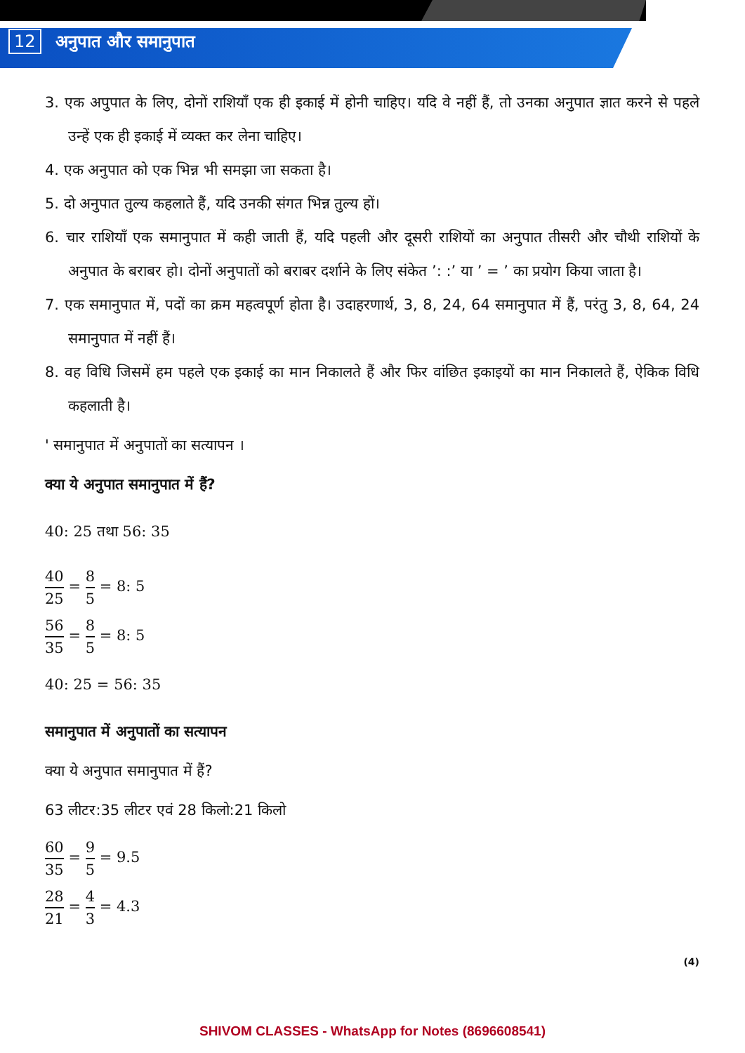12 अनुपात और समानुपात
3. एक अपुपात के लिए, दोनों राशियाँ एक ही इकाई में होनी चाहिए। यदि वे नहीं हैं, तो उनका अनुपात ज्ञात करने से पहले उन्हें एक ही इकाई में व्यक्त कर लेना चाहिए।
4. एक अनुपात को एक भिन्न भी समझा जा सकता है।
5. दो अनुपात तुल्य कहलाते हैं, यदि उनकी संगत भिन्न तुल्य हों।
6. चार राशियाँ एक समानुपात में कही जाती हैं, यदि पहली और दूसरी राशियों का अनुपात तीसरी और चौथी राशियों के अनुपात के बराबर हो। दोनों अनुपातों को बराबर दर्शाने के लिए संकेत ’: :’ या ’ = ’ का प्रयोग किया जाता है।
7. एक समानुपात में, पदों का क्रम महत्वपूर्ण होता है। उदाहरणार्थ, 3, 8, 24, 64 समानुपात में हैं, परंतु 3, 8, 64, 24 समानुपात में नहीं हैं।
8. वह विधि जिसमें हम पहले एक इकाई का मान निकालते हैं और फिर वांछित इकाइयों का मान निकालते हैं, ऐकिक विधि कहलाती है।
' समानुपात में अनुपातों का सत्यापन ।
क्या ये अनुपात समानुपात में हैं?
40: 25 तथा 56: 35
40 25 = 8 5 = 8: 5
56 35 = 8 5 = 8: 5
40: 25 = 56: 35
समानुपात में अनुपातों का सत्यापन
क्या ये अनुपात समानुपात में हैं?
63 लीटर:35 लीटर एवं 28 किलो:21 किलो
60 35 = 9 5 = 9.5
28 21 = 4 3 = 4.3
(4)
SHIVOM CLASSES - WhatsApp for Notes (8696608541)